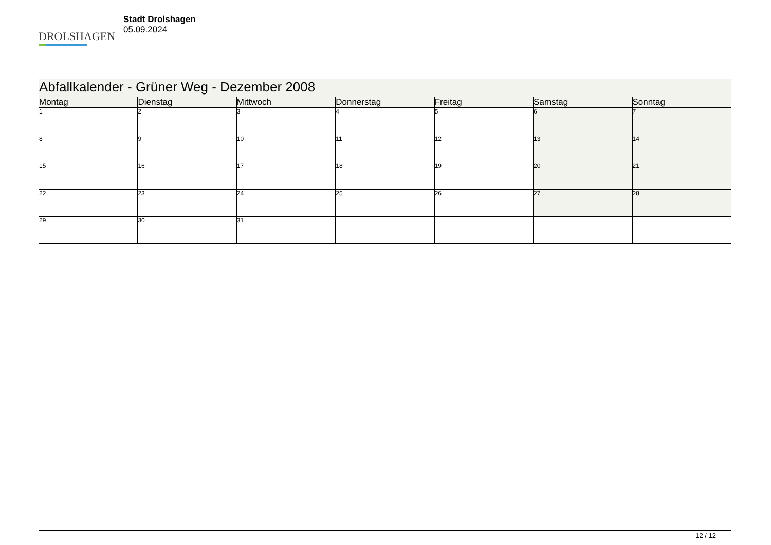DROLSHAGEN
Stadt Drolshagen
05.09.2024
| Abfallkalender - Grüner Weg - Dezember 2008 | | | | | | |
| --- | --- | --- | --- | --- | --- | --- |
| Montag | Dienstag | Mittwoch | Donnerstag | Freitag | Samstag | Sonntag |
| 1 | 2 | 3 | 4 | 5 | 6 | 7 |
| 8 | 9 | 10 | 11 | 12 | 13 | 14 |
| 15 | 16 | 17 | 18 | 19 | 20 | 21 |
| 22 | 23 | 24 | 25 | 26 | 27 | 28 |
| 29 | 30 | 31 | | | | |
12 / 12